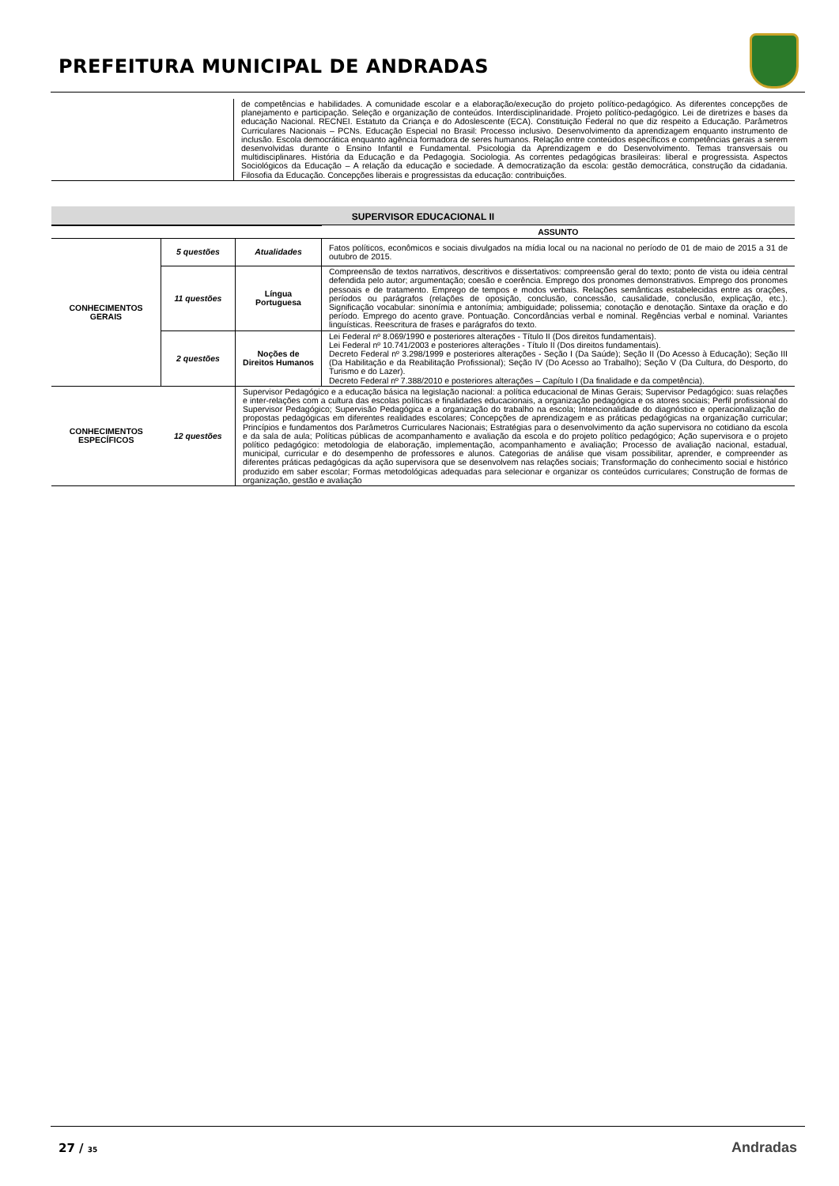PREFEITURA MUNICIPAL DE ANDRADAS
| | de competências e habilidades. A comunidade escolar e a elaboração/execução do projeto político-pedagógico. As diferentes concepções de planejamento e participação. Seleção e organização de conteúdos. Interdisciplinaridade. Projeto político-pedagógico. Lei de diretrizes e bases da educação Nacional. RECNEI. Estatuto da Criança e do Adoslescente (ECA). Constituição Federal no que diz respeito a Educação. Parâmetros Curriculares Nacionais – PCNs. Educação Especial no Brasil: Processo inclusivo. Desenvolvimento da aprendizagem enquanto instrumento de inclusão. Escola democrática enquanto agência formadora de seres humanos. Relação entre conteúdos específicos e competências gerais a serem desenvolvidas durante o Ensino Infantil e Fundamental. Psicologia da Aprendizagem e do Desenvolvimento. Temas transversais ou multidisciplinares. História da Educação e da Pedagogia. Sociologia. As correntes pedagógicas brasileiras: liberal e progressista. Aspectos Sociológicos da Educação – A relação da educação e sociedade. A democratização da escola: gestão democrática, construção da cidadania. Filosofia da Educação. Concepções liberais e progressistas da educação: contribuições. |
SUPERVISOR EDUCACIONAL II
| | | | ASSUNTO |
| CONHECIMENTOS GERAIS | 5 questões | Atualidades | Fatos políticos, econômicos e sociais divulgados na mídia local ou na nacional no período de 01 de maio de 2015 a 31 de outubro de 2015. |
| | 11 questões | Língua Portuguesa | Compreensão de textos narrativos, descritivos e dissertativos: compreensão geral do texto; ponto de vista ou ideia central defendida pelo autor; argumentação; coesão e coerência. Emprego dos pronomes demonstrativos. Emprego dos pronomes pessoais e de tratamento. Emprego de tempos e modos verbais. Relações semânticas estabelecidas entre as orações, períodos ou parágrafos (relações de oposição, conclusão, concessão, causalidade, conclusão, explicação, etc.). Significação vocabular: sinonímia e antonímia; ambiguidade; polissemia; conotação e denotação. Sintaxe da oração e do período. Emprego do acento grave. Pontuação. Concordâncias verbal e nominal. Regências verbal e nominal. Variantes linguísticas. Reescritura de frases e parágrafos do texto. |
| | 2 questões | Noções de Direitos Humanos | Lei Federal nº 8.069/1990 e posteriores alterações - Título II (Dos direitos fundamentais). Lei Federal nº 10.741/2003 e posteriores alterações - Título II (Dos direitos fundamentais). Decreto Federal nº 3.298/1999 e posteriores alterações - Seção I (Da Saúde); Seção II (Do Acesso à Educação); Seção III (Da Habilitação e da Reabilitação Profissional); Seção IV (Do Acesso ao Trabalho); Seção V (Da Cultura, do Desporto, do Turismo e do Lazer). Decreto Federal nº 7.388/2010 e posteriores alterações – Capítulo I (Da finalidade e da competência). |
| CONHECIMENTOS ESPECÍFICOS | 12 questões | Supervisor Pedagógico e a educação básica na legislação nacional: a política educacional de Minas Gerais; Supervisor Pedagógico: suas relações e inter-relações com a cultura das escolas políticas e finalidades educacionais, a organização pedagógica e os atores sociais; Perfil profissional do Supervisor Pedagógico; Supervisão Pedagógica e a organização do trabalho na escola; Intencionalidade do diagnóstico e operacionalização de propostas pedagógicas em diferentes realidades escolares; Concepções de aprendizagem e as práticas pedagógicas na organização curricular; Princípios e fundamentos dos Parâmetros Curriculares Nacionais; Estratégias para o desenvolvimento da ação supervisora no cotidiano da escola e da sala de aula; Políticas públicas de acompanhamento e avaliação da escola e do projeto político pedagógico; Ação supervisora e o projeto político pedagógico: metodologia de elaboração, implementação, acompanhamento e avaliação; Processo de avaliação nacional, estadual, municipal, curricular e do desempenho de professores e alunos. Categorias de análise que visam possibilitar, aprender, e compreender as diferentes práticas pedagógicas da ação supervisora que se desenvolvem nas relações sociais; Transformação do conhecimento social e histórico produzido em saber escolar; Formas metodológicas adequadas para selecionar e organizar os conteúdos curriculares; Construção de formas de organização, gestão e avaliação | |
27 / 35 Andradas